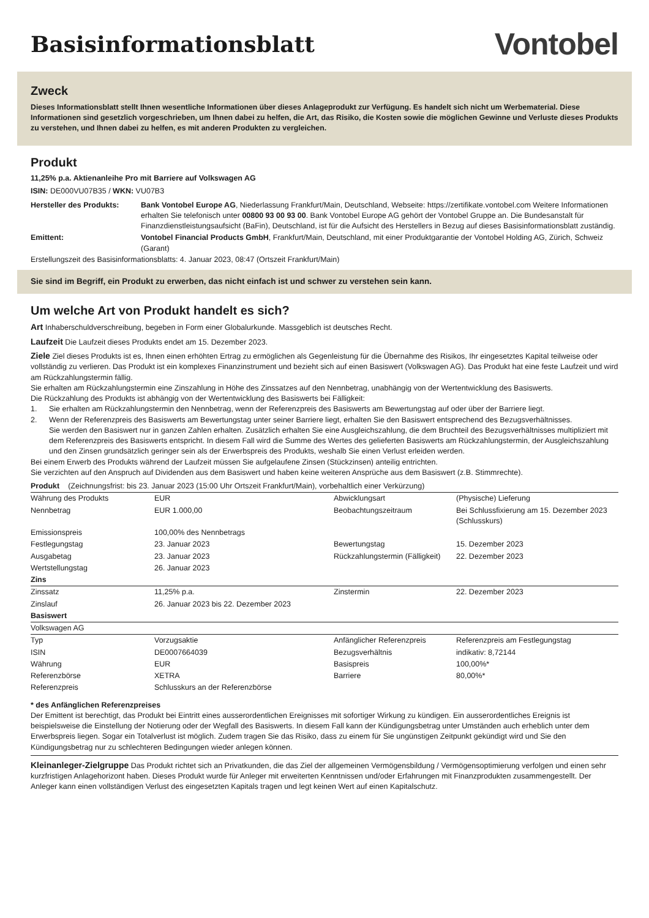Basisinformationsblatt
Vontobel
Zweck
Dieses Informationsblatt stellt Ihnen wesentliche Informationen über dieses Anlageprodukt zur Verfügung. Es handelt sich nicht um Werbematerial. Diese Informationen sind gesetzlich vorgeschrieben, um Ihnen dabei zu helfen, die Art, das Risiko, die Kosten sowie die möglichen Gewinne und Verluste dieses Produkts zu verstehen, und Ihnen dabei zu helfen, es mit anderen Produkten zu vergleichen.
Produkt
11,25% p.a. Aktienanleihe Pro mit Barriere auf Volkswagen AG
ISIN: DE000VU07B35 / WKN: VU07B3
| Hersteller des Produkts: | Bank Vontobel Europe AG , Niederlassung Frankfurt/Main, Deutschland, Webseite: https://zertifikate.vontobel.com Weitere Informationen erhalten Sie telefonisch unter 00800 93 00 93 00 . Bank Vontobel Europe AG gehört der Vontobel Gruppe an. Die Bundesanstalt für Finanzdienstleistungsaufsicht (BaFin), Deutschland, ist für die Aufsicht des Herstellers in Bezug auf dieses Basisinformationsblatt zuständig. |
| Emittent: | Vontobel Financial Products GmbH , Frankfurt/Main, Deutschland, mit einer Produktgarantie der Vontobel Holding AG, Zürich, Schweiz (Garant) |
Erstellungszeit des Basisinformationsblatts: 4. Januar 2023, 08:47 (Ortszeit Frankfurt/Main)
Sie sind im Begriff, ein Produkt zu erwerben, das nicht einfach ist und schwer zu verstehen sein kann.
Um welche Art von Produkt handelt es sich?
Art Inhaberschuldverschreibung, begeben in Form einer Globalurkunde. Massgeblich ist deutsches Recht.
Laufzeit Die Laufzeit dieses Produkts endet am 15. Dezember 2023.
Ziele Ziel dieses Produkts ist es, Ihnen einen erhöhten Ertrag zu ermöglichen als Gegenleistung für die Übernahme des Risikos, Ihr eingesetztes Kapital teilweise oder vollständig zu verlieren. Das Produkt ist ein komplexes Finanzinstrument und bezieht sich auf einen Basiswert (Volkswagen AG). Das Produkt hat eine feste Laufzeit und wird am Rückzahlungstermin fällig.
Sie erhalten am Rückzahlungstermin eine Zinszahlung in Höhe des Zinssatzes auf den Nennbetrag, unabhängig von der Wertentwicklung des Basiswerts.
Die Rückzahlung des Produkts ist abhängig von der Wertentwicklung des Basiswerts bei Fälligkeit:
1. Sie erhalten am Rückzahlungstermin den Nennbetrag, wenn der Referenzpreis des Basiswerts am Bewertungstag auf oder über der Barriere liegt.
2. Wenn der Referenzpreis des Basiswerts am Bewertungstag unter seiner Barriere liegt, erhalten Sie den Basiswert entsprechend des Bezugsverhältnisses.
Sie werden den Basiswert nur in ganzen Zahlen erhalten. Zusätzlich erhalten Sie eine Ausgleichszahlung, die dem Bruchteil des Bezugsverhältnisses multipliziert mit dem Referenzpreis des Basiswerts entspricht. In diesem Fall wird die Summe des Wertes des gelieferten Basiswerts am Rückzahlungstermin, der Ausgleichszahlung und den Zinsen grundsätzlich geringer sein als der Erwerbspreis des Produkts, weshalb Sie einen Verlust erleiden werden.
Bei einem Erwerb des Produkts während der Laufzeit müssen Sie aufgelaufene Zinsen (Stückzinsen) anteilig entrichten.
Sie verzichten auf den Anspruch auf Dividenden aus dem Basiswert und haben keine weiteren Ansprüche aus dem Basiswert (z.B. Stimmrechte).
| Produkt (Zeichnungsfrist: bis 23. Januar 2023 (15:00 Uhr Ortszeit Frankfurt/Main), vorbehaltlich einer Verkürzung) | | | |
| --- | --- | --- | --- |
| Währung des Produkts | EUR | Abwicklungsart | (Physische) Lieferung |
| Nennbetrag | EUR 1.000,00 | Beobachtungszeitraum | Bei Schlussfixierung am 15. Dezember 2023 (Schlusskurs) |
| Emissionspreis | 100,00% des Nennbetrags | | |
| Festlegungstag | 23. Januar 2023 | Bewertungstag | 15. Dezember 2023 |
| Ausgabetag | 23. Januar 2023 | Rückzahlungstermin (Fälligkeit) | 22. Dezember 2023 |
| Wertstellungstag | 26. Januar 2023 | | |
| Zins | | | |
| Zinssatz | 11,25% p.a. | Zinstermin | 22. Dezember 2023 |
| Zinslauf | 26. Januar 2023 bis 22. Dezember 2023 | | |
| Basiswert | | | |
| Volkswagen AG | | | |
| Typ | Vorzugsaktie | Anfänglicher Referenzpreis | Referenzpreis am Festlegungstag |
| ISIN | DE0007664039 | Bezugsverhältnis | indikativ: 8,72144 |
| Währung | EUR | Basispreis | 100,00%* |
| Referenzbörse | XETRA | Barriere | 80,00%* |
| Referenzpreis | Schlusskurs an der Referenzbörse | | |
* des Anfänglichen Referenzpreises
Der Emittent ist berechtigt, das Produkt bei Eintritt eines ausserordentlichen Ereignisses mit sofortiger Wirkung zu kündigen. Ein ausserordentliches Ereignis ist beispielsweise die Einstellung der Notierung oder der Wegfall des Basiswerts. In diesem Fall kann der Kündigungsbetrag unter Umständen auch erheblich unter dem Erwerbspreis liegen. Sogar ein Totalverlust ist möglich. Zudem tragen Sie das Risiko, dass zu einem für Sie ungünstigen Zeitpunkt gekündigt wird und Sie den Kündigungsbetrag nur zu schlechteren Bedingungen wieder anlegen können.
Kleinanleger-Zielgruppe Das Produkt richtet sich an Privatkunden, die das Ziel der allgemeinen Vermögensbildung / Vermögensoptimierung verfolgen und einen sehr kurzfristigen Anlagehorizont haben. Dieses Produkt wurde für Anleger mit erweiterten Kenntnissen und/oder Erfahrungen mit Finanzprodukten zusammengestellt. Der Anleger kann einen vollständigen Verlust des eingesetzten Kapitals tragen und legt keinen Wert auf einen Kapitalschutz.